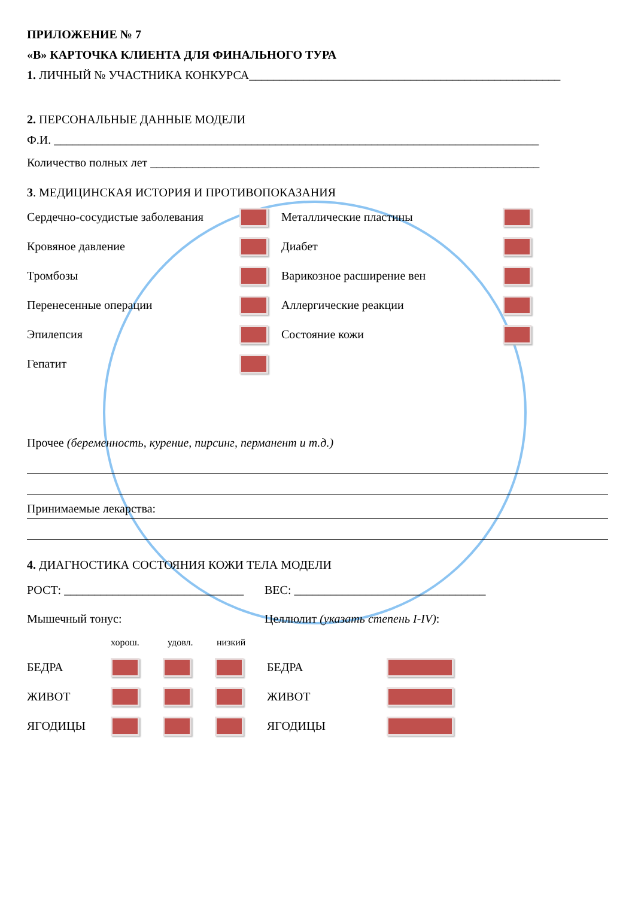ПРИЛОЖЕНИЕ № 7
«В» КАРТОЧКА КЛИЕНТА ДЛЯ ФИНАЛЬНОГО ТУРА
1. ЛИЧНЫЙ № УЧАСТНИКА КОНКУРСА____________________________________________________
2. ПЕРСОНАЛЬНЫЕ ДАННЫЕ МОДЕЛИ
Ф.И. _________________________________________________________________________________
Количество полных лет _________________________________________________________________
3. МЕДИЦИНСКАЯ ИСТОРИЯ И ПРОТИВОПОКАЗАНИЯ
Сердечно-сосудистые заболевания Металлические пластины
Кровяное давление Диабет
Тромбозы Варикозное расширение вен
Перенесенные операции Аллергические реакции
Эпилепсия Состояние кожи
Гепатит
Прочее (беременность, курение, пирсинг, перманент и т.д.)
Принимаемые лекарства:
4. ДИАГНОСТИКА СОСТОЯНИЯ КОЖИ ТЕЛА МОДЕЛИ
РОСТ: ______________________________ ВЕС: ________________________________
Мышечный тонус: Целлюлит (указать степень I-IV):
хорош. удовл. низкий
БЕДРА БЕДРА
ЖИВОТ ЖИВОТ
ЯГОДИЦЫ ЯГОДИЦЫ